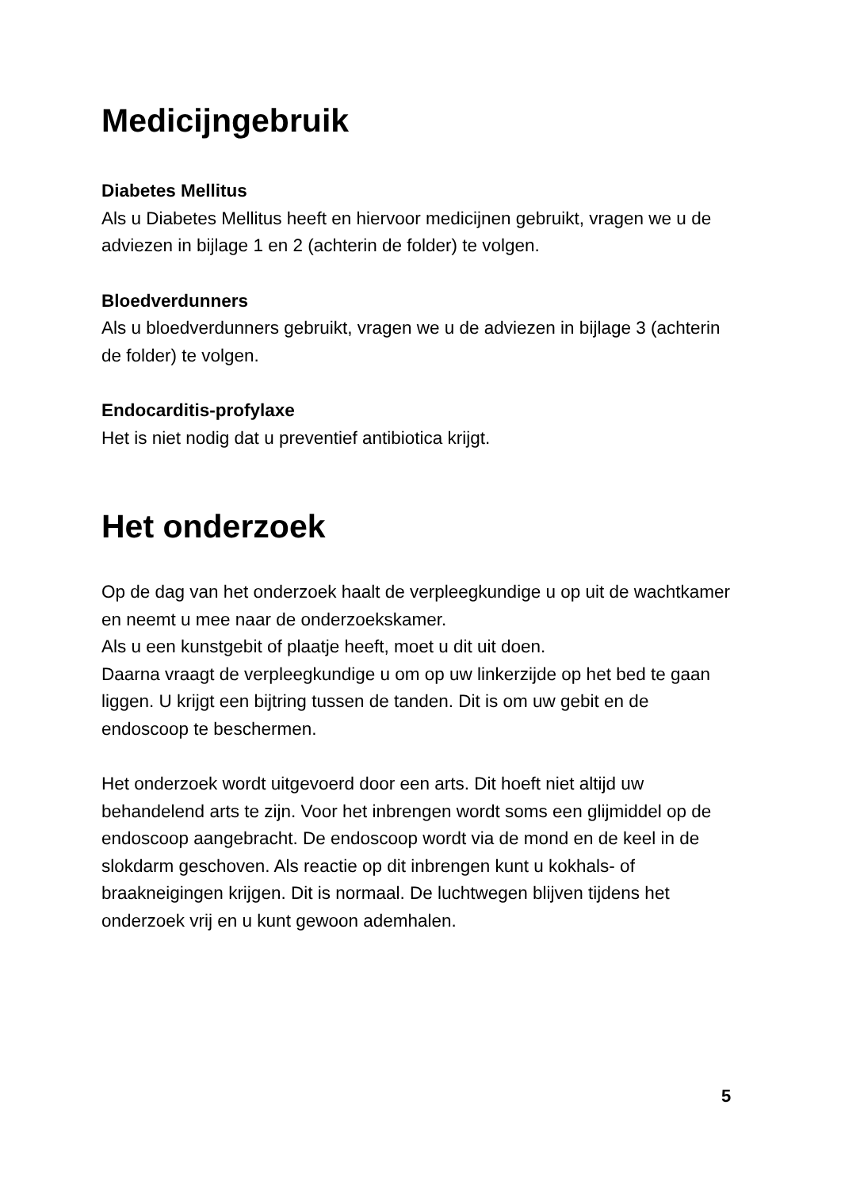Medicijngebruik
Diabetes Mellitus
Als u Diabetes Mellitus heeft en hiervoor medicijnen gebruikt, vragen we u de adviezen in bijlage 1 en 2 (achterin de folder) te volgen.
Bloedverdunners
Als u bloedverdunners gebruikt, vragen we u de adviezen in bijlage 3 (achterin de folder) te volgen.
Endocarditis-profylaxe
Het is niet nodig dat u preventief antibiotica krijgt.
Het onderzoek
Op de dag van het onderzoek haalt de verpleegkundige u op uit de wachtkamer en neemt u mee naar de onderzoekskamer.
Als u een kunstgebit of plaatje heeft, moet u dit uit doen.
Daarna vraagt de verpleegkundige u om op uw linkerzijde op het bed te gaan liggen. U krijgt een bijtring tussen de tanden. Dit is om uw gebit en de endoscoop te beschermen.
Het onderzoek wordt uitgevoerd door een arts. Dit hoeft niet altijd uw behandelend arts te zijn. Voor het inbrengen wordt soms een glijmiddel op de endoscoop aangebracht. De endoscoop wordt via de mond en de keel in de slokdarm geschoven. Als reactie op dit inbrengen kunt u kokhals- of braakneigingen krijgen. Dit is normaal. De luchtwegen blijven tijdens het onderzoek vrij en u kunt gewoon ademhalen.
5